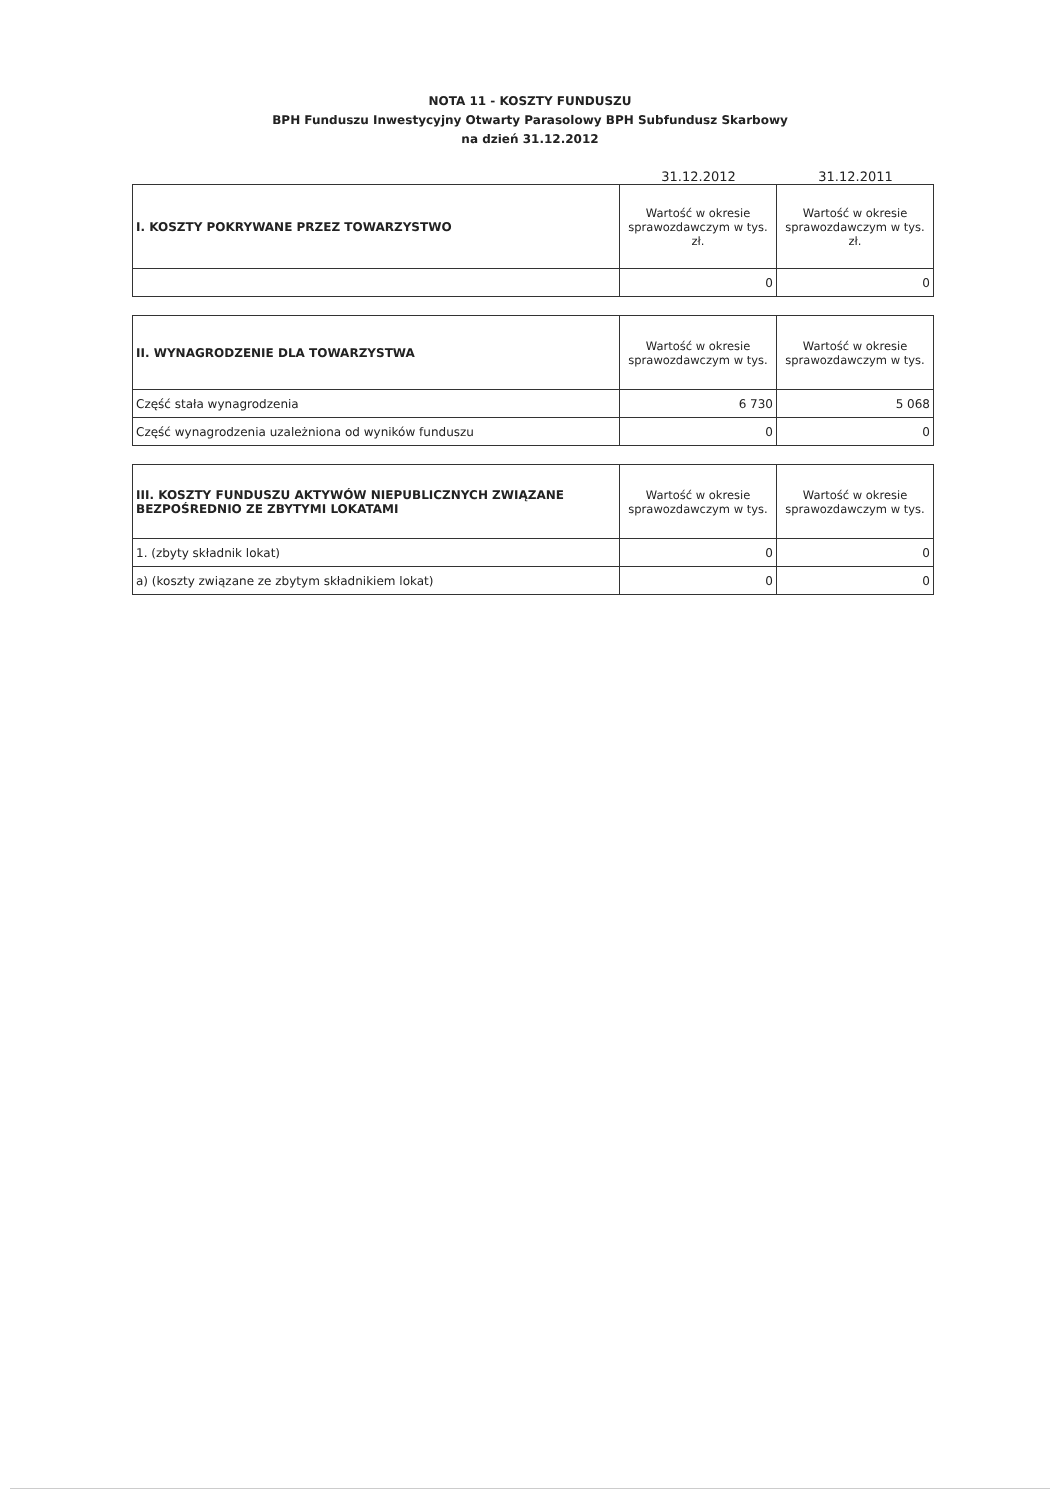NOTA 11 - KOSZTY FUNDUSZU
BPH Funduszu Inwestycyjny Otwarty Parasolowy BPH Subfundusz Skarbowy
na dzień 31.12.2012
31.12.2012 31.12.2011
| I. KOSZTY POKRYWANE PRZEZ TOWARZYSTWO | Wartość w okresie sprawozdawczym w tys. zł. | Wartość w okresie sprawozdawczym w tys. zł. |
| --- | --- | --- |
| | 0 | 0 |
| II. WYNAGRODZENIE DLA TOWARZYSTWA | Wartość w okresie sprawozdawczym w tys. | Wartość w okresie sprawozdawczym w tys. |
| --- | --- | --- |
| Część stała wynagrodzenia | 6 730 | 5 068 |
| Część wynagrodzenia uzależniona od wyników funduszu | 0 | 0 |
| III. KOSZTY FUNDUSZU AKTYWÓW NIEPUBLICZNYCH ZWIĄZANE BEZPOŚREDNIO ZE ZBYTYMI LOKATAMI | Wartość w okresie sprawozdawczym w tys. | Wartość w okresie sprawozdawczym w tys. |
| --- | --- | --- |
| 1. (zbyty składnik lokat) | 0 | 0 |
| a) (koszty związane ze zbytym składnikiem lokat) | 0 | 0 |